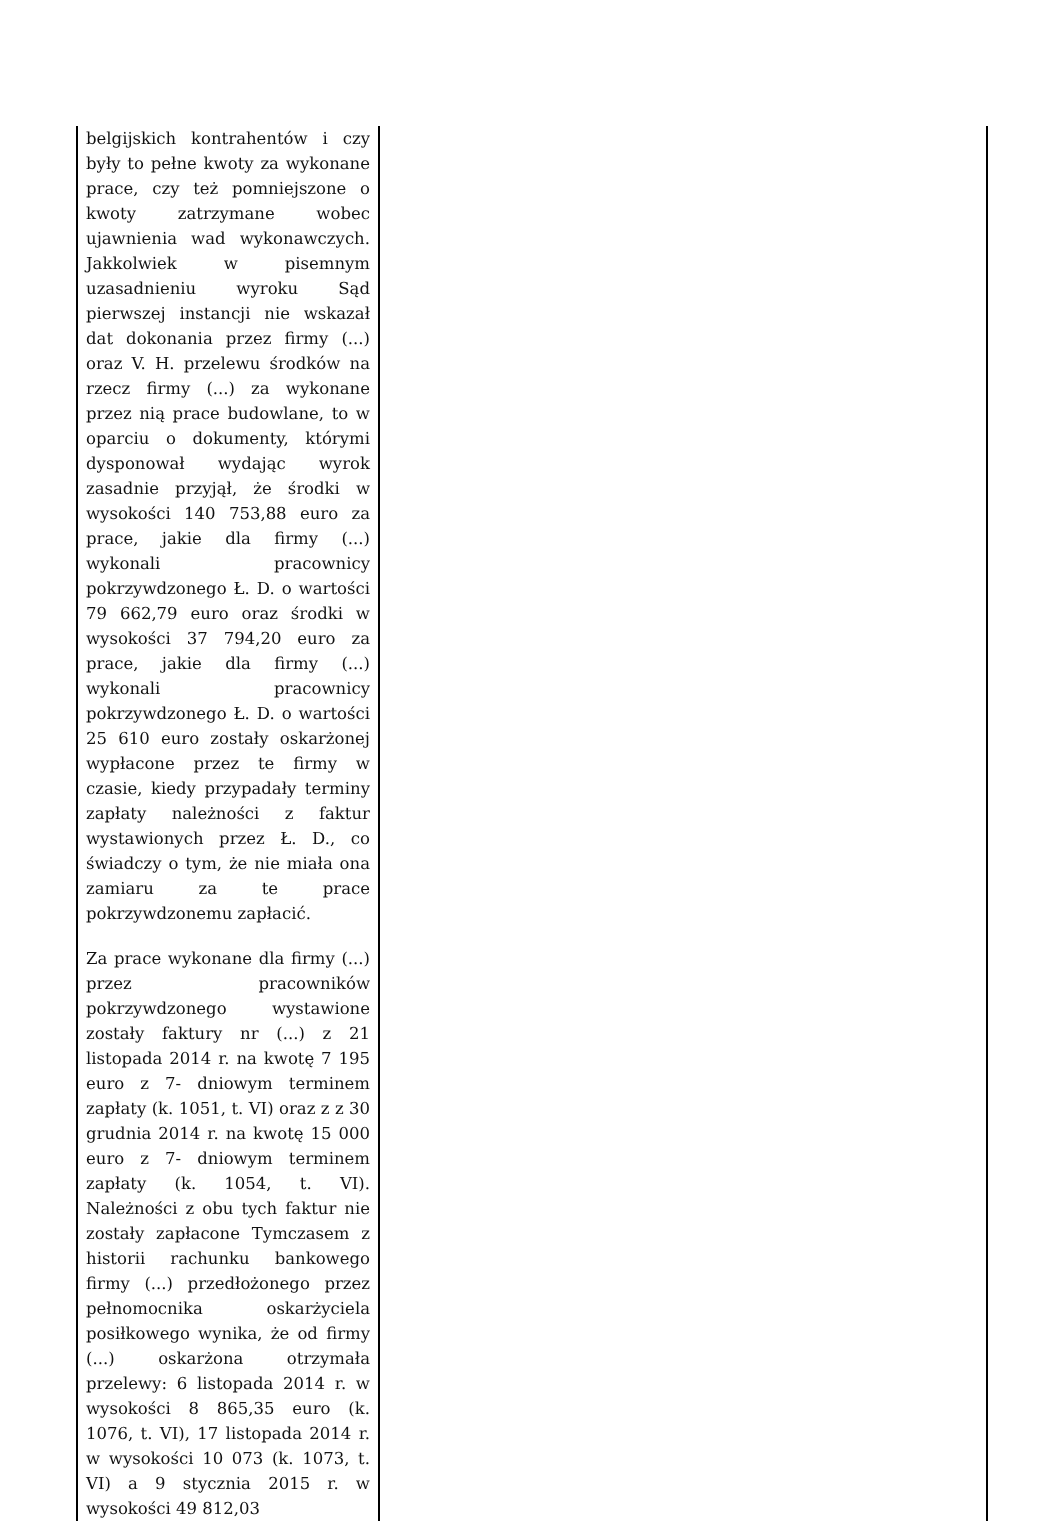| belgijskich kontrahentów i czy były to pełne kwoty za wykonane prace, czy też pomniejszone o kwoty zatrzymane wobec ujawnienia wad wykonawczych. Jakkolwiek w pisemnym uzasadnieniu wyroku Sąd pierwszej instancji nie wskazał dat dokonania przez firmy (...) oraz V. H. przelewu środków na rzecz firmy (...) za wykonane przez nią prace budowlane, to w oparciu o dokumenty, którymi dysponował wydając wyrok zasadnie przyjął, że środki w wysokości 140 753,88 euro za prace, jakie dla firmy (...) wykonali pracownicy pokrzywdzonego Ł. D. o wartości 79 662,79 euro oraz środki w wysokości 37 794,20 euro za prace, jakie dla firmy (...) wykonali pracownicy pokrzywdzonego Ł. D. o wartości 25 610 euro zostały oskarżonej wypłacone przez te firmy w czasie, kiedy przypadały terminy zapłaty należności z faktur wystawionych przez Ł. D., co świadczy o tym, że nie miała ona zamiaru za te prace pokrzywdzonemu zapłacić. Za prace wykonane dla firmy (...) przez pracowników pokrzywdzonego wystawione zostały faktury nr (...) z 21 listopada 2014 r. na kwotę 7 195 euro z 7- dniowym terminem zapłaty (k. 1051, t. VI) oraz z z 30 grudnia 2014 r. na kwotę 15 000 euro z 7- dniowym terminem zapłaty (k. 1054, t. VI). Należności z obu tych faktur nie zostały zapłacone Tymczasem z historii rachunku bankowego firmy (...) przedłożonego przez pełnomocnika oskarżyciela posiłkowego wynika, że od firmy (...) oskarżona otrzymała przelewy: 6 listopada 2014 r. w wysokości 8 865,35 euro (k. 1076, t. VI), 17 listopada 2014 r. w wysokości 10 073 (k. 1073, t. VI) a 9 stycznia 2015 r. w wysokości 49 812,03 | |